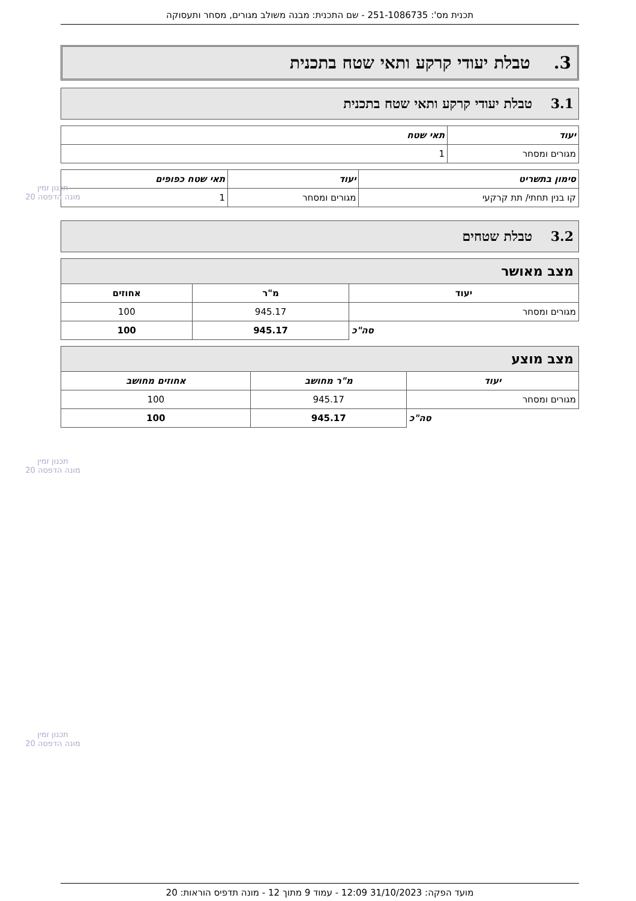תכנית מס': 251-1086735 - שם התכנית: מבנה משולב מגורים, מסחר ותעסוקה
3. טבלת יעודי קרקע ותאי שטח בתכנית
3.1 טבלת יעודי קרקע ותאי שטח בתכנית
| יעוד | תאי שטח |
| --- | --- |
| מגורים ומסחר | 1 |
| סימון בתשריט | יעוד | תאי שטח כפופים |
| --- | --- | --- |
| קו בנין תחתי/ תת קרקעי | מגורים ומסחר | 1 |
3.2 טבלת שטחים
| מצב מאושר | | |
| --- | --- | --- |
| יעוד | מ"ר | אחוזים |
| מגורים ומסחר | 945.17 | 100 |
| סה"כ | 945.17 | 100 |
| מצב מוצע | | |
| --- | --- | --- |
| יעוד | מ"ר מחושב | אחוזים מחושב |
| מגורים ומסחר | 945.17 | 100 |
| סה"כ | 945.17 | 100 |
תכנון זמין
מונה הדפסה 20
תכנון זמין
מונה הדפסה 20
תכנון זמין
מונה הדפסה 20
מועד הפקה: 31/10/2023 12:09 - עמוד 9 מתוך 12 - מונה תדפיס הוראות: 20